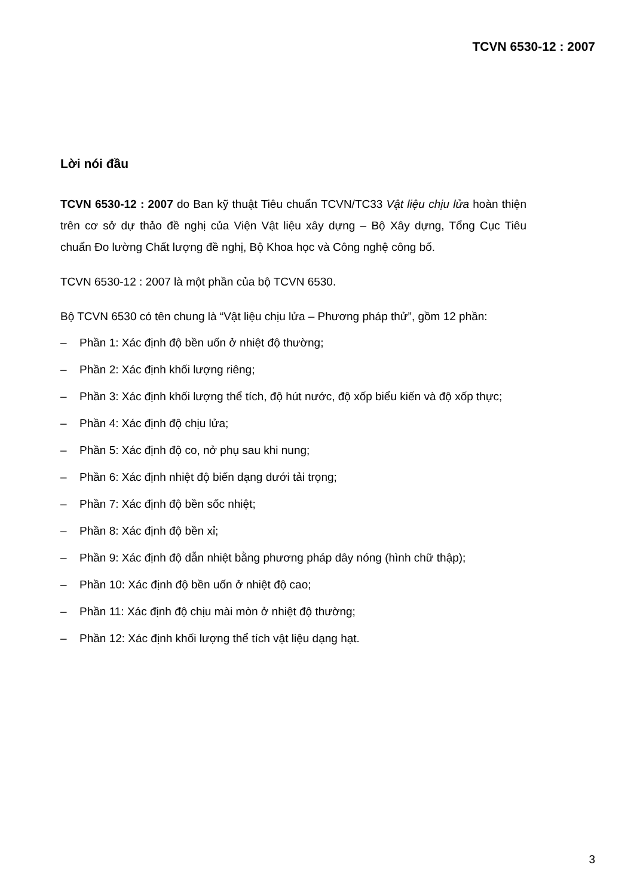TCVN 6530-12 : 2007
Lời nói đầu
TCVN 6530-12 : 2007 do Ban kỹ thuật Tiêu chuẩn TCVN/TC33 Vật liệu chịu lửa hoàn thiện trên cơ sở dự thảo đề nghị của Viện Vật liệu xây dựng – Bộ Xây dựng, Tổng Cục Tiêu chuẩn Đo lường Chất lượng đề nghị, Bộ Khoa học và Công nghệ công bố.
TCVN 6530-12 : 2007 là một phần của bộ TCVN 6530.
Bộ TCVN 6530 có tên chung là “Vật liệu chịu lửa – Phương pháp thử”, gồm 12 phần:
– Phần 1: Xác định độ bền uốn ở nhiệt độ thường;
– Phần 2: Xác định khối lượng riêng;
– Phần 3: Xác định khối lượng thể tích, độ hút nước, độ xốp biểu kiến và độ xốp thực;
– Phần 4: Xác định độ chịu lửa;
– Phần 5: Xác định độ co, nở phụ sau khi nung;
– Phần 6: Xác định nhiệt độ biến dạng dưới tải trọng;
– Phần 7: Xác định độ bền sốc nhiệt;
– Phần 8: Xác định độ bền xỉ;
– Phần 9: Xác định độ dẫn nhiệt bằng phương pháp dây nóng (hình chữ thập);
– Phần 10: Xác định độ bền uốn ở nhiệt độ cao;
– Phần 11: Xác định độ chịu mài mòn ở nhiệt độ thường;
– Phần 12: Xác định khối lượng thể tích vật liệu dạng hạt.
3